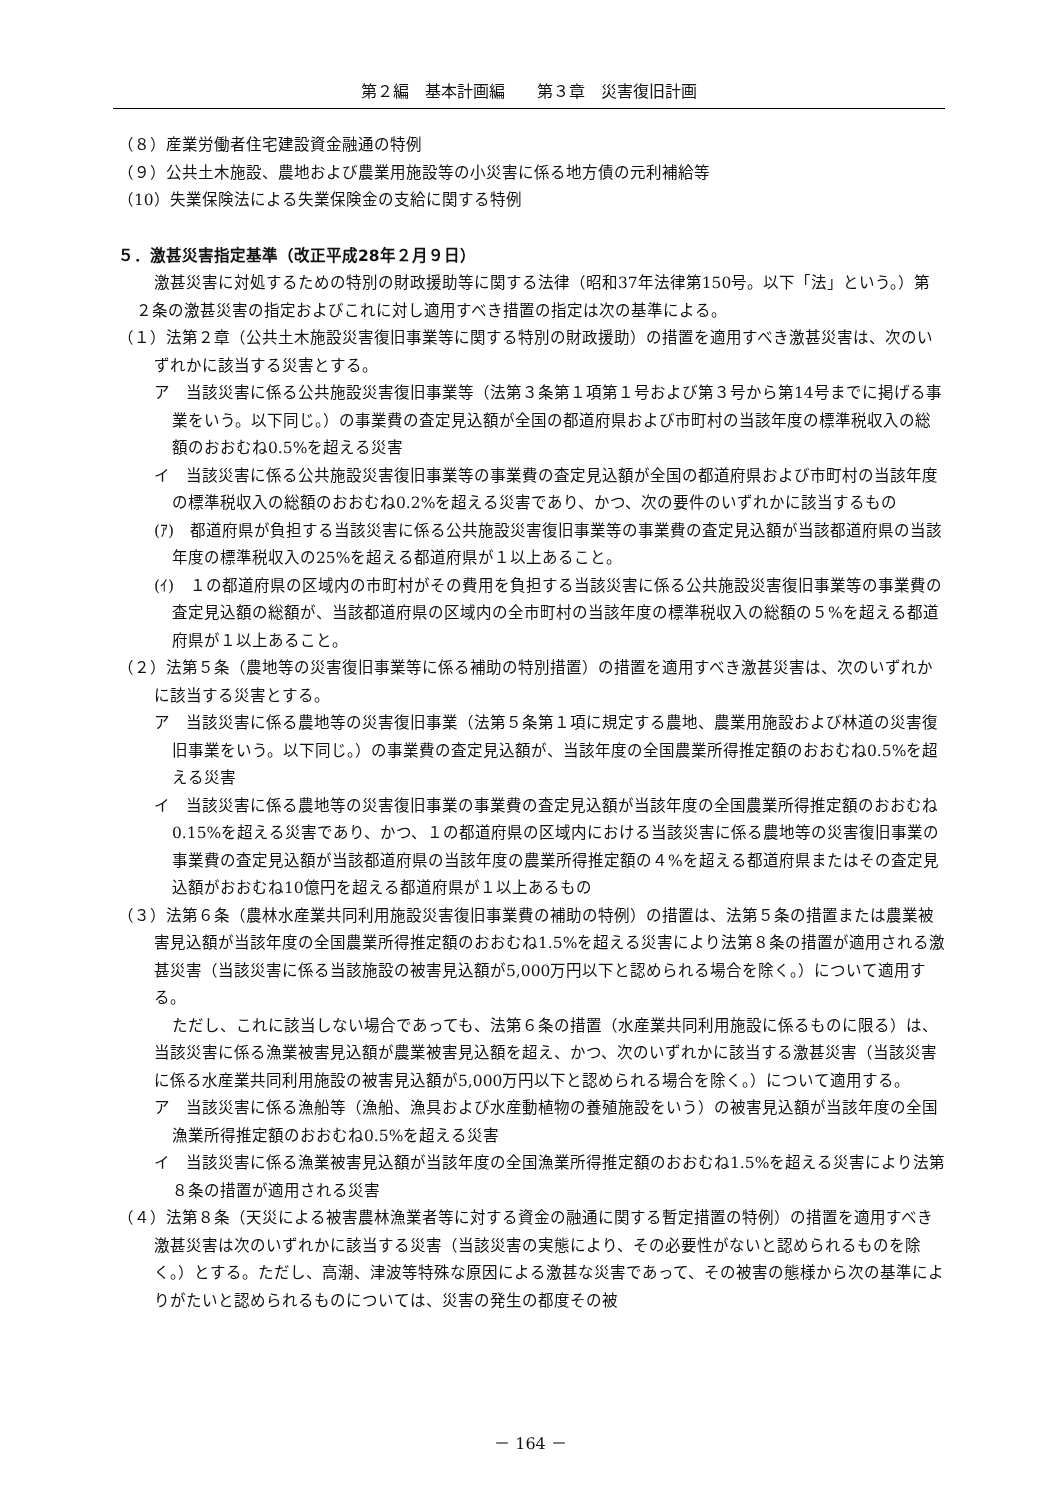第２編　基本計画編　　第３章　災害復旧計画
（８）産業労働者住宅建設資金融通の特例
（９）公共土木施設、農地および農業用施設等の小災害に係る地方債の元利補給等
（10）失業保険法による失業保険金の支給に関する特例
５．激甚災害指定基準（改正平成28年２月９日）
激甚災害に対処するための特別の財政援助等に関する法律（昭和37年法律第150号。以下「法」という。）第２条の激甚災害の指定およびこれに対し適用すべき措置の指定は次の基準による。
（１）法第２章（公共土木施設災害復旧事業等に関する特別の財政援助）の措置を適用すべき激甚災害は、次のいずれかに該当する災害とする。
ア　当該災害に係る公共施設災害復旧事業等（法第３条第１項第１号および第３号から第14号までに掲げる事業をいう。以下同じ。）の事業費の査定見込額が全国の都道府県および市町村の当該年度の標準税収入の総額のおおむね0.5%を超える災害
イ　当該災害に係る公共施設災害復旧事業等の事業費の査定見込額が全国の都道府県および市町村の当該年度の標準税収入の総額のおおむね0.2%を超える災害であり、かつ、次の要件のいずれかに該当するもの
(ｱ)　都道府県が負担する当該災害に係る公共施設災害復旧事業等の事業費の査定見込額が当該都道府県の当該年度の標準税収入の25%を超える都道府県が１以上あること。
(ｲ)　１の都道府県の区域内の市町村がその費用を負担する当該災害に係る公共施設災害復旧事業等の事業費の査定見込額の総額が、当該都道府県の区域内の全市町村の当該年度の標準税収入の総額の５%を超える都道府県が１以上あること。
（２）法第５条（農地等の災害復旧事業等に係る補助の特別措置）の措置を適用すべき激甚災害は、次のいずれかに該当する災害とする。
ア　当該災害に係る農地等の災害復旧事業（法第５条第１項に規定する農地、農業用施設および林道の災害復旧事業をいう。以下同じ。）の事業費の査定見込額が、当該年度の全国農業所得推定額のおおむね0.5%を超える災害
イ　当該災害に係る農地等の災害復旧事業の事業費の査定見込額が当該年度の全国農業所得推定額のおおむね0.15%を超える災害であり、かつ、１の都道府県の区域内における当該災害に係る農地等の災害復旧事業の事業費の査定見込額が当該都道府県の当該年度の農業所得推定額の４%を超える都道府県またはその査定見込額がおおむね10億円を超える都道府県が１以上あるもの
（３）法第６条（農林水産業共同利用施設災害復旧事業費の補助の特例）の措置は、法第５条の措置または農業被害見込額が当該年度の全国農業所得推定額のおおむね1.5%を超える災害により法第８条の措置が適用される激甚災害（当該災害に係る当該施設の被害見込額が5,000万円以下と認められる場合を除く。）について適用する。
ただし、これに該当しない場合であっても、法第６条の措置（水産業共同利用施設に係るものに限る）は、当該災害に係る漁業被害見込額が農業被害見込額を超え、かつ、次のいずれかに該当する激甚災害（当該災害に係る水産業共同利用施設の被害見込額が5,000万円以下と認められる場合を除く。）について適用する。
ア　当該災害に係る漁船等（漁船、漁具および水産動植物の養殖施設をいう）の被害見込額が当該年度の全国漁業所得推定額のおおむね0.5%を超える災害
イ　当該災害に係る漁業被害見込額が当該年度の全国漁業所得推定額のおおむね1.5%を超える災害により法第８条の措置が適用される災害
（４）法第８条（天災による被害農林漁業者等に対する資金の融通に関する暫定措置の特例）の措置を適用すべき激甚災害は次のいずれかに該当する災害（当該災害の実態により、その必要性がないと認められるものを除く。）とする。ただし、高潮、津波等特殊な原因による激甚な災害であって、その被害の態様から次の基準によりがたいと認められるものについては、災害の発生の都度その被
－ 164 －